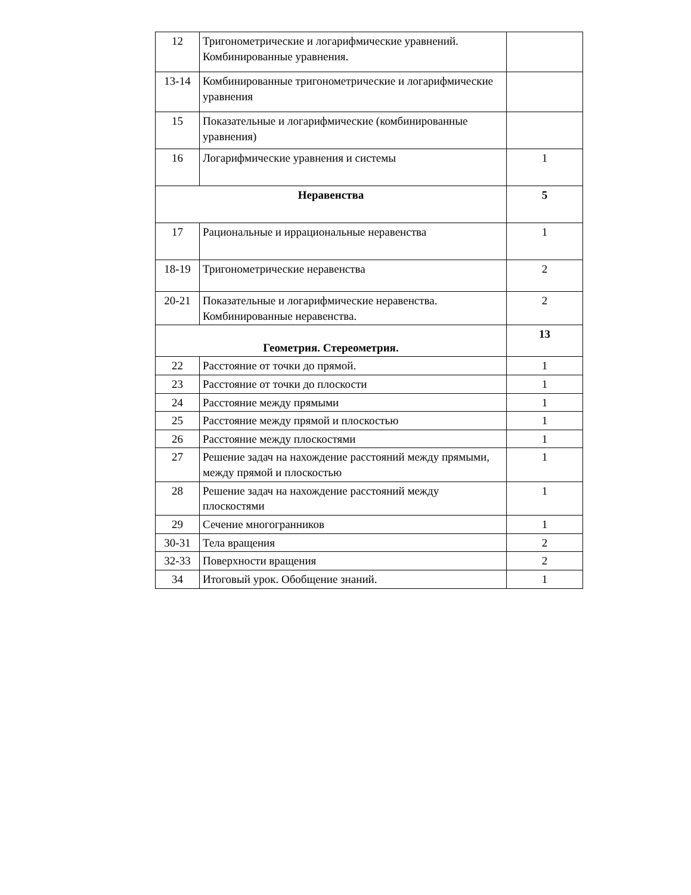| 12 | Тригонометрические и логарифмические уравнений. Комбинированные уравнения. | |
| 13-14 | Комбинированные тригонометрические и логарифмические уравнения | |
| 15 | Показательные и логарифмические (комбинированные уравнения) | |
| 16 | Логарифмические уравнения и системы | 1 |
| Неравенства | | 5 |
| 17 | Рациональные и иррациональные неравенства | 1 |
| 18-19 | Тригонометрические неравенства | 2 |
| 20-21 | Показательные и логарифмические неравенства. Комбинированные неравенства. | 2 |
| Геометрия. Стереометрия. | | 13 |
| 22 | Расстояние от точки до прямой. | 1 |
| 23 | Расстояние от точки до плоскости | 1 |
| 24 | Расстояние между прямыми | 1 |
| 25 | Расстояние между прямой и плоскостью | 1 |
| 26 | Расстояние между плоскостями | 1 |
| 27 | Решение задач на нахождение расстояний между прямыми, между прямой и плоскостью | 1 |
| 28 | Решение задач на нахождение расстояний между плоскостями | 1 |
| 29 | Сечение многогранников | 1 |
| 30-31 | Тела вращения | 2 |
| 32-33 | Поверхности вращения | 2 |
| 34 | Итоговый урок. Обобщение знаний. | 1 |